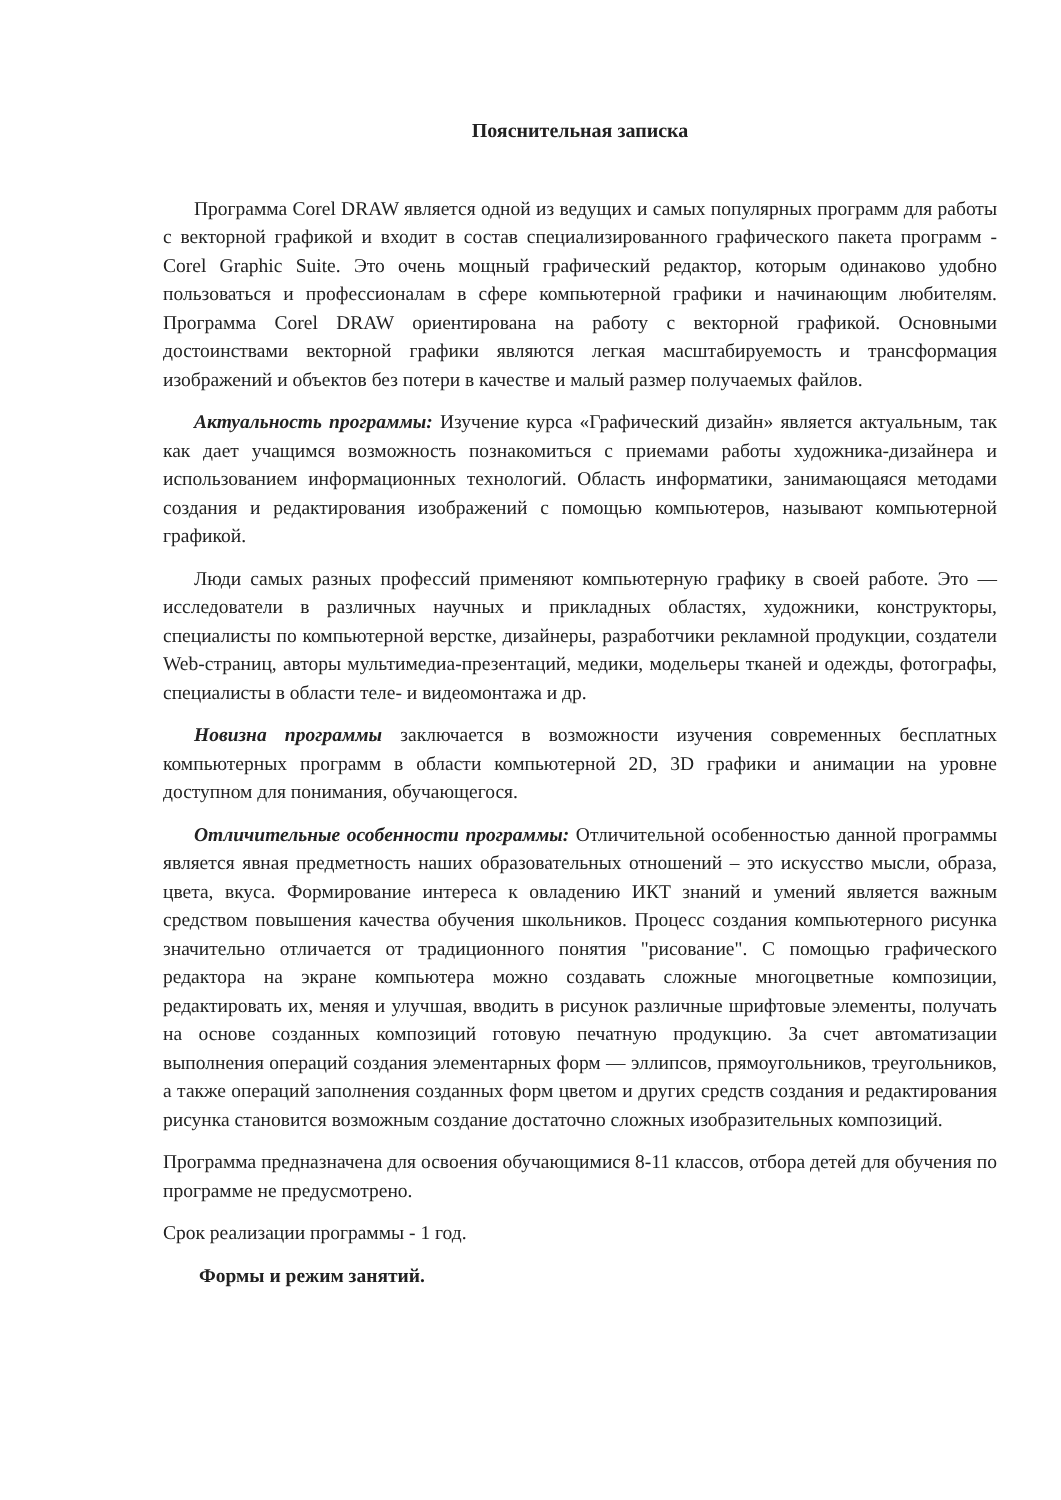Пояснительная записка
Программа Corel DRAW является одной из ведущих и самых популярных программ для работы с векторной графикой и входит в состав специализированного графического пакета программ - Corel Graphic Suite. Это очень мощный графический редактор, которым одинаково удобно пользоваться и профессионалам в сфере компьютерной графики и начинающим любителям. Программа Corel DRAW ориентирована на работу с векторной графикой. Основными достоинствами векторной графики являются легкая масштабируемость и трансформация изображений и объектов без потери в качестве и малый размер получаемых файлов.
Актуальность программы: Изучение курса «Графический дизайн» является актуальным, так как дает учащимся возможность познакомиться с приемами работы художника-дизайнера и использованием информационных технологий. Область информатики, занимающаяся методами создания и редактирования изображений с помощью компьютеров, называют компьютерной графикой.
Люди самых разных профессий применяют компьютерную графику в своей работе. Это — исследователи в различных научных и прикладных областях, художники, конструкторы, специалисты по компьютерной верстке, дизайнеры, разработчики рекламной продукции, создатели Web-страниц, авторы мультимедиа-презентаций, медики, модельеры тканей и одежды, фотографы, специалисты в области теле- и видеомонтажа и др.
Новизна программы заключается в возможности изучения современных бесплатных компьютерных программ в области компьютерной 2D, 3D графики и анимации на уровне доступном для понимания, обучающегося.
Отличительные особенности программы: Отличительной особенностью данной программы является явная предметность наших образовательных отношений – это искусство мысли, образа, цвета, вкуса. Формирование интереса к овладению ИКТ знаний и умений является важным средством повышения качества обучения школьников. Процесс создания компьютерного рисунка значительно отличается от традиционного понятия "рисование". С помощью графического редактора на экране компьютера можно создавать сложные многоцветные композиции, редактировать их, меняя и улучшая, вводить в рисунок различные шрифтовые элементы, получать на основе созданных композиций готовую печатную продукцию. За счет автоматизации выполнения операций создания элементарных форм — эллипсов, прямоугольников, треугольников, а также операций заполнения созданных форм цветом и других средств создания и редактирования рисунка становится возможным создание достаточно сложных изобразительных композиций.
Программа предназначена для освоения обучающимися 8-11 классов, отбора детей для обучения по программе не предусмотрено.
Срок реализации программы - 1 год.
Формы и режим занятий.